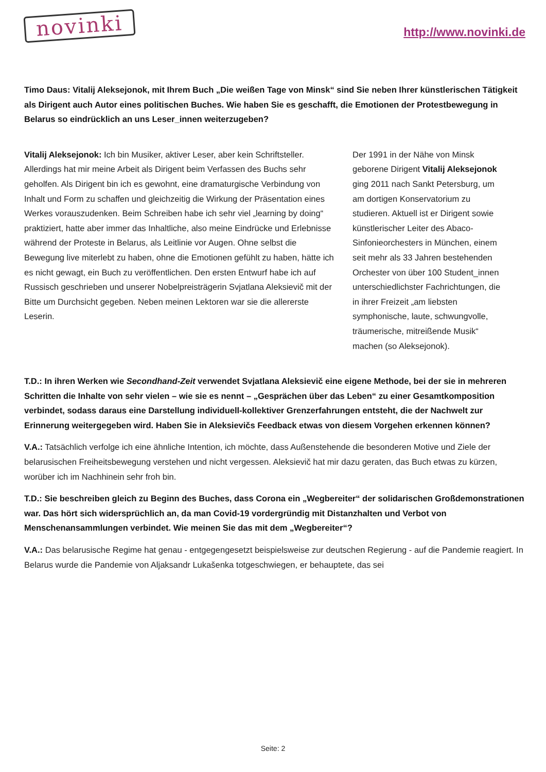novinki
http://www.novinki.de
Timo Daus: Vitalij Aleksejonok, mit Ihrem Buch „Die weißen Tage von Minsk“ sind Sie neben Ihrer künstlerischen Tätigkeit als Dirigent auch Autor eines politischen Buches. Wie haben Sie es geschafft, die Emotionen der Protestbewegung in Belarus so eindrücklich an uns Leser_innen weiterzugeben?
Vitalij Aleksejonok: Ich bin Musiker, aktiver Leser, aber kein Schriftsteller. Allerdings hat mir meine Arbeit als Dirigent beim Verfassen des Buchs sehr geholfen. Als Dirigent bin ich es gewohnt, eine dramaturgische Verbindung von Inhalt und Form zu schaffen und gleichzeitig die Wirkung der Präsentation eines Werkes vorauszudenken. Beim Schreiben habe ich sehr viel „learning by doing“ praktiziert, hatte aber immer das Inhaltliche, also meine Eindrücke und Erlebnisse während der Proteste in Belarus, als Leitlinie vor Augen. Ohne selbst die Bewegung live miterlebt zu haben, ohne die Emotionen gefühlt zu haben, hätte ich es nicht gewagt, ein Buch zu veröffentlichen. Den ersten Entwurf habe ich auf Russisch geschrieben und unserer Nobelpreisträgerin Svjatlana Aleksievič mit der Bitte um Durchsicht gegeben. Neben meinen Lektoren war sie die allererste Leserin.
Der 1991 in der Nähe von Minsk geborene Dirigent Vitalij Aleksejonok ging 2011 nach Sankt Petersburg, um am dortigen Konservatorium zu studieren. Aktuell ist er Dirigent sowie künstlerischer Leiter des Abaco-Sinfonieorchesters in München, einem seit mehr als 33 Jahren bestehenden Orchester von über 100 Student_innen unterschiedlichster Fachrichtungen, die in ihrer Freizeit „am liebsten symphonische, laute, schwungvolle, träumerische, mitreißende Musik“ machen (so Aleksejonok).
T.D.: In ihren Werken wie Secondhand-Zeit verwendet Svjatlana Aleksievič eine eigene Methode, bei der sie in mehreren Schritten die Inhalte von sehr vielen – wie sie es nennt – „Gesprächen über das Leben“ zu einer Gesamtkomposition verbindet, sodass daraus eine Darstellung individuell-kollektiver Grenzerfahrungen entsteht, die der Nachwelt zur Erinnerung weitergegeben wird. Haben Sie in Aleksievičs Feedback etwas von diesem Vorgehen erkennen können?
V.A.: Tatsächlich verfolge ich eine ähnliche Intention, ich möchte, dass Außenstehende die besonderen Motive und Ziele der belarusischen Freiheitsbewegung verstehen und nicht vergessen. Aleksievič hat mir dazu geraten, das Buch etwas zu kürzen, worüber ich im Nachhinein sehr froh bin.
T.D.: Sie beschreiben gleich zu Beginn des Buches, dass Corona ein „Wegbereiter“ der solidarischen Großdemonstrationen war. Das hört sich widersprüchlich an, da man Covid-19 vordergründig mit Distanzhalten und Verbot von Menschenansammlungen verbindet. Wie meinen Sie das mit dem „Wegbereiter“?
V.A.: Das belarusische Regime hat genau - entgegengesetzt beispielsweise zur deutschen Regierung - auf die Pandemie reagiert. In Belarus wurde die Pandemie von Aljaksandr Lukašenka totgeschwiegen, er behauptete, das sei
Seite: 2